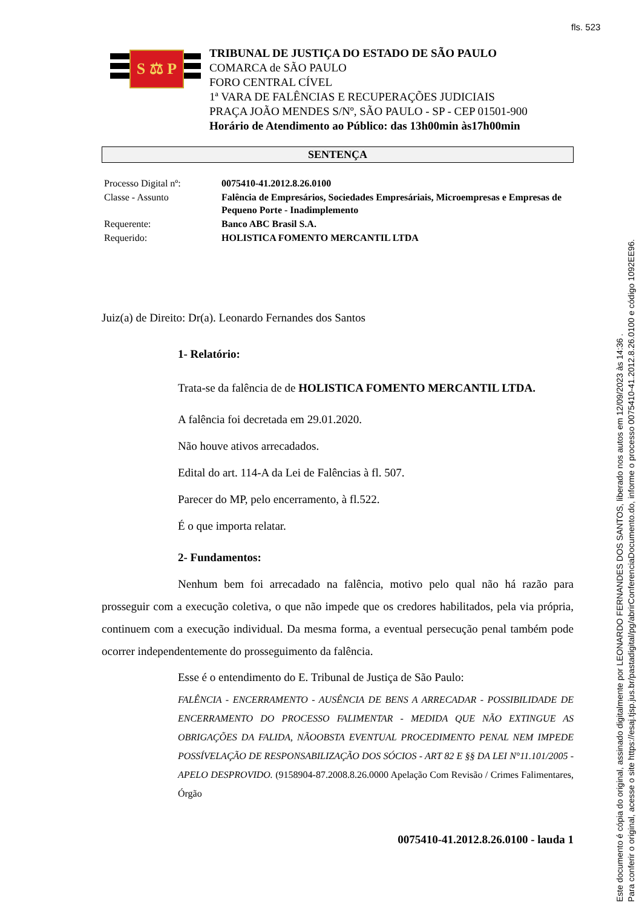fls. 523
S ⚖ P
TRIBUNAL DE JUSTIÇA DO ESTADO DE SÃO PAULO
COMARCA de SÃO PAULO
FORO CENTRAL CÍVEL
1ª VARA DE FALÊNCIAS E RECUPERAÇÕES JUDICIAIS
PRAÇA JOÃO MENDES S/Nº, SÃO PAULO - SP - CEP 01501-900
Horário de Atendimento ao Público: das 13h00min às17h00min
SENTENÇA
| Processo Digital nº: | 0075410-41.2012.8.26.0100 |
| Classe - Assunto | Falência de Empresários, Sociedades Empresáriais, Microempresas e Empresas de Pequeno Porte - Inadimplemento |
| Requerente: | Banco ABC Brasil S.A. |
| Requerido: | HOLISTICA FOMENTO MERCANTIL LTDA |
Juiz(a) de Direito: Dr(a). Leonardo Fernandes dos Santos
1- Relatório:
Trata-se da falência de de HOLISTICA FOMENTO MERCANTIL LTDA.
A falência foi decretada em 29.01.2020.
Não houve ativos arrecadados.
Edital do art. 114-A da Lei de Falências à fl. 507.
Parecer do MP, pelo encerramento, à fl.522.
É o que importa relatar.
2- Fundamentos:
Nenhum bem foi arrecadado na falência, motivo pelo qual não há razão para prosseguir com a execução coletiva, o que não impede que os credores habilitados, pela via própria, continuem com a execução individual. Da mesma forma, a eventual persecução penal também pode ocorrer independentemente do prosseguimento da falência.
Esse é o entendimento do E. Tribunal de Justiça de São Paulo:
FALÊNCIA - ENCERRAMENTO - AUSÊNCIA DE BENS A ARRECADAR - POSSIBILIDADE DE ENCERRAMENTO DO PROCESSO FALIMENTAR - MEDIDA QUE NÃO EXTINGUE AS OBRIGAÇÕES DA FALIDA, NÃOOBSTA EVENTUAL PROCEDIMENTO PENAL NEM IMPEDE POSSÍVELAÇÃO DE RESPONSABILIZAÇÃO DOS SÓCIOS - ART 82 E §§ DA LEI N°11.101/2005 - APELO DESPROVIDO. (9158904-87.2008.8.26.0000 Apelação Com Revisão / Crimes Falimentares, Órgão
0075410-41.2012.8.26.0100 - lauda 1
Este documento é cópia do original, assinado digitalmente por LEONARDO FERNANDES DOS SANTOS, liberado nos autos em 12/09/2023 às 14:36 .
Para conferir o original, acesse o site https://esaj.tjsp.jus.br/pastadigital/pg/abrirConferenciaDocumento.do, informe o processo 0075410-41.2012.8.26.0100 e código 1092EE96.